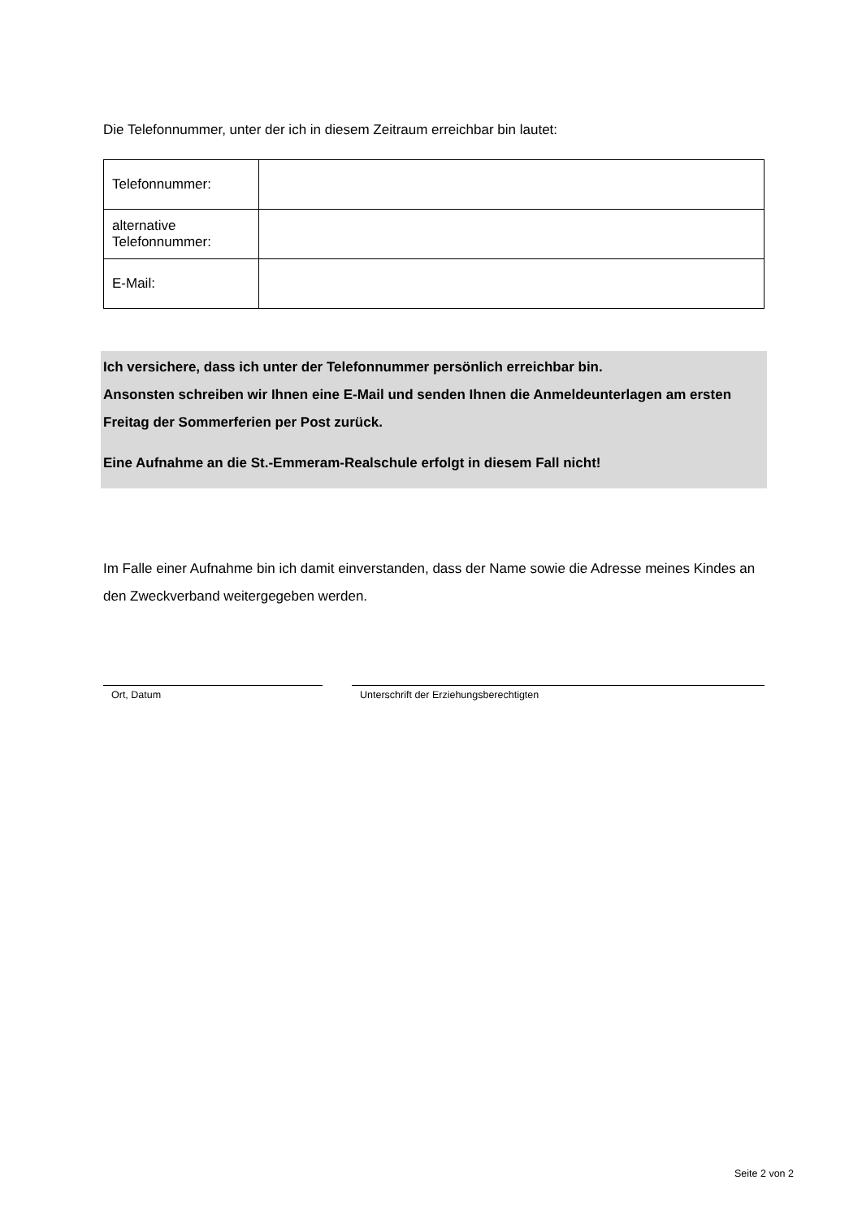Die Telefonnummer, unter der ich in diesem Zeitraum erreichbar bin lautet:
| Telefonnummer: | |
| alternative Telefonnummer: | |
| E-Mail: | |
Ich versichere, dass ich unter der Telefonnummer persönlich erreichbar bin.
Ansonsten schreiben wir Ihnen eine E-Mail und senden Ihnen die Anmeldeunterlagen am ersten Freitag der Sommerferien per Post zurück.
Eine Aufnahme an die St.-Emmeram-Realschule erfolgt in diesem Fall nicht!
Im Falle einer Aufnahme bin ich damit einverstanden, dass der Name sowie die Adresse meines Kindes an den Zweckverband weitergegeben werden.
Ort, Datum Unterschrift der Erziehungsberechtigten
Seite 2 von 2